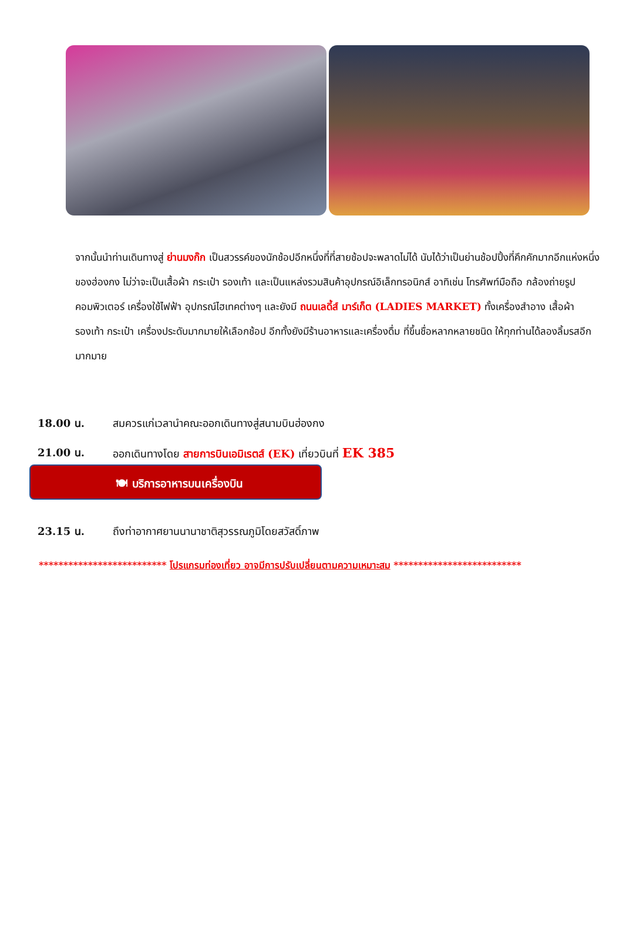จากนั้นนำท่านเดินทางสู่ ย่านมงก๊ก เป็นสวรรค์ของนักช้อปอีกหนึ่งที่ที่สายช้อปจะพลาดไม่ได้ นับได้ว่าเป็นย่านช้อปปิ้งที่คึกคักมากอีกแห่งหนึ่งของฮ่องกง ไม่ว่าจะเป็นเสื้อผ้า กระเป๋า รองเท้า และเป็นแหล่งรวมสินค้าอุปกรณ์อิเล็กทรอนิกส์ อาทิเช่น โทรศัพท์มือถือ กล้องถ่ายรูป คอมพิวเตอร์ เครื่องใช้ไฟฟ้า อุปกรณ์ไฮเทคต่างๆ และยังมี ถนนเลดี้ส์ มาร์เก็ต (LADIES MARKET) ทั้งเครื่องสำอาง เสื้อผ้า รองเท้า กระเป๋า เครื่องประดับมากมายให้เลือกช้อป อีกทั้งยังมีร้านอาหารและเครื่องดื่ม ที่ขึ้นชื่อหลากหลายชนิด ให้ทุกท่านได้ลองลิ้มรสอีกมากมาย
18.00 น. สมควรแก่เวลานำคณะออกเดินทางสู่สนามบินฮ่องกง
21.00 น. ออกเดินทางโดย สายการบินเอมิเรตส์ (EK) เที่ยวบินที่ EK 385
🍽 บริการอาหารบนเครื่องบิน
23.15 น. ถึงท่าอากาศยานนานาชาติสุวรรณภูมิโดยสวัสดิ์ภาพ
************************** โปรแกรมท่องเที่ยว อาจมีการปรับเปลี่ยนตามความเหมาะสม **************************